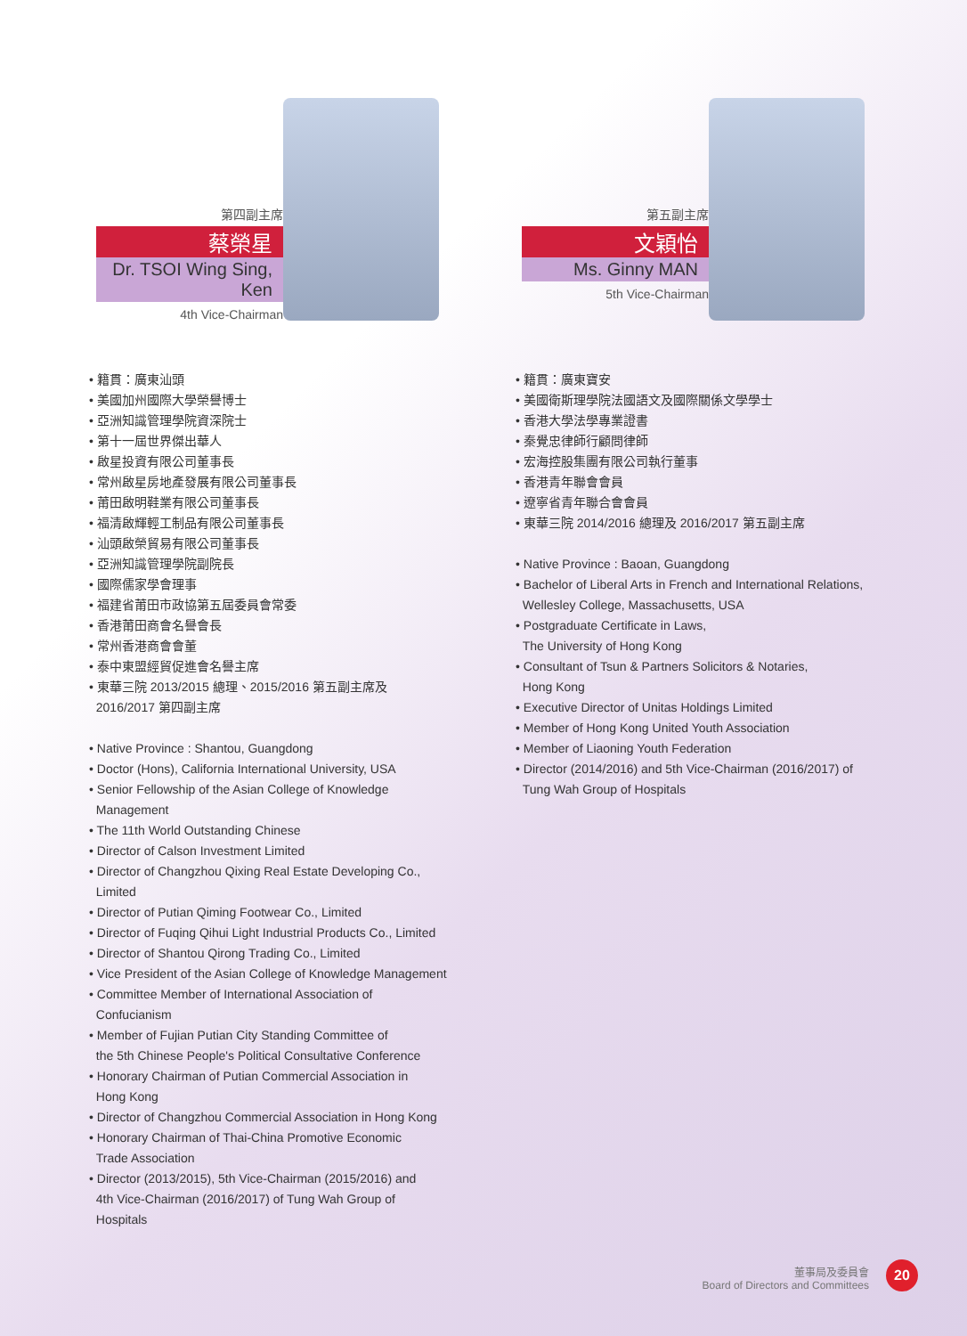第四副主席
蔡榮星
Dr. TSOI Wing Sing, Ken
4th Vice-Chairman
• 籍貫：廣東汕頭
• 美國加州國際大學榮譽博士
• 亞洲知識管理學院資深院士
• 第十一屆世界傑出華人
• 啟星投資有限公司董事長
• 常州啟星房地產發展有限公司董事長
• 莆田啟明鞋業有限公司董事長
• 福清啟輝輕工制品有限公司董事長
• 汕頭啟榮貿易有限公司董事長
• 亞洲知識管理學院副院長
• 國際儒家學會理事
• 福建省莆田市政協第五屆委員會常委
• 香港莆田商會名譽會長
• 常州香港商會會董
• 泰中東盟經貿促進會名譽主席
• 東華三院 2013/2015 總理、2015/2016 第五副主席及
2016/2017 第四副主席
• Native Province : Shantou, Guangdong
• Doctor (Hons), California International University, USA
• Senior Fellowship of the Asian College of Knowledge
Management
• The 11th World Outstanding Chinese
• Director of Calson Investment Limited
• Director of Changzhou Qixing Real Estate Developing Co.,
Limited
• Director of Putian Qiming Footwear Co., Limited
• Director of Fuqing Qihui Light Industrial Products Co., Limited
• Director of Shantou Qirong Trading Co., Limited
• Vice President of the Asian College of Knowledge Management
• Committee Member of International Association of
Confucianism
• Member of Fujian Putian City Standing Committee of
the 5th Chinese People's Political Consultative Conference
• Honorary Chairman of Putian Commercial Association in
Hong Kong
• Director of Changzhou Commercial Association in Hong Kong
• Honorary Chairman of Thai-China Promotive Economic
Trade Association
• Director (2013/2015), 5th Vice-Chairman (2015/2016) and
4th Vice-Chairman (2016/2017) of Tung Wah Group of
Hospitals
第五副主席
文穎怡
Ms. Ginny MAN
5th Vice-Chairman
• 籍貫：廣東寶安
• 美國衛斯理學院法國語文及國際關係文學學士
• 香港大學法學專業證書
• 秦覺忠律師行顧問律師
• 宏海控股集團有限公司執行董事
• 香港青年聯會會員
• 遼寧省青年聯合會會員
• 東華三院 2014/2016 總理及 2016/2017 第五副主席
• Native Province : Baoan, Guangdong
• Bachelor of Liberal Arts in French and International Relations,
Wellesley College, Massachusetts, USA
• Postgraduate Certificate in Laws,
The University of Hong Kong
• Consultant of Tsun & Partners Solicitors & Notaries,
Hong Kong
• Executive Director of Unitas Holdings Limited
• Member of Hong Kong United Youth Association
• Member of Liaoning Youth Federation
• Director (2014/2016) and 5th Vice-Chairman (2016/2017) of
Tung Wah Group of Hospitals
董事局及委員會
Board of Directors and Committees
20